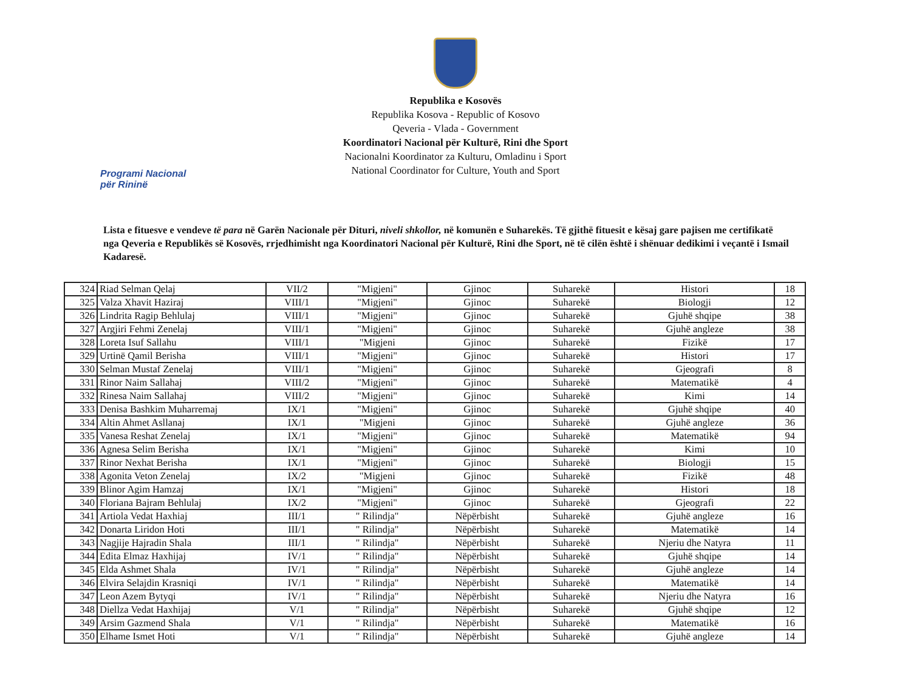Republika e Kosovës
Republika Kosova - Republic of Kosovo
Qeveria - Vlada - Government
Koordinatori Nacional për Kulturë, Rini dhe Sport
Nacionalni Koordinator za Kulturu, Omladinu i Sport
National Coordinator for Culture, Youth and Sport
Programi Nacional
për Rininë
Lista e fituesve e vendeve të para në Garën Nacionale për Dituri, niveli shkollor, në komunën e Suharekës. Të gjithë fituesit e kësaj gare pajisen me certifikatë nga Qeveria e Republikës së Kosovës, rrjedhimisht nga Koordinatori Nacional për Kulturë, Rini dhe Sport, në të cilën është i shënuar dedikimi i veçantë i Ismail Kadaresë.
| 324 | Riad Selman Qelaj | VII/2 | "Migjeni" | Gjinoc | Suharekë | Histori | 18 |
| 325 | Valza Xhavit Haziraj | VIII/1 | "Migjeni" | Gjinoc | Suharekë | Biologji | 12 |
| 326 | Lindrita Ragip Behlulaj | VIII/1 | "Migjeni" | Gjinoc | Suharekë | Gjuhë shqipe | 38 |
| 327 | Argjiri Fehmi Zenelaj | VIII/1 | "Migjeni" | Gjinoc | Suharekë | Gjuhë angleze | 38 |
| 328 | Loreta Isuf Sallahu | VIII/1 | "Migjeni | Gjinoc | Suharekë | Fizikë | 17 |
| 329 | Urtinë Qamil Berisha | VIII/1 | "Migjeni" | Gjinoc | Suharekë | Histori | 17 |
| 330 | Selman Mustaf Zenelaj | VIII/1 | "Migjeni" | Gjinoc | Suharekë | Gjeografi | 8 |
| 331 | Rinor Naim Sallahaj | VIII/2 | "Migjeni" | Gjinoc | Suharekë | Matematikë | 4 |
| 332 | Rinesa Naim Sallahaj | VIII/2 | "Migjeni" | Gjinoc | Suharekë | Kimi | 14 |
| 333 | Denisa Bashkim Muharremaj | IX/1 | "Migjeni" | Gjinoc | Suharekë | Gjuhë shqipe | 40 |
| 334 | Altin Ahmet Asllanaj | IX/1 | "Migjeni | Gjinoc | Suharekë | Gjuhë angleze | 36 |
| 335 | Vanesa Reshat Zenelaj | IX/1 | "Migjeni" | Gjinoc | Suharekë | Matematikë | 94 |
| 336 | Agnesa Selim Berisha | IX/1 | "Migjeni" | Gjinoc | Suharekë | Kimi | 10 |
| 337 | Rinor Nexhat Berisha | IX/1 | "Migjeni" | Gjinoc | Suharekë | Biologji | 15 |
| 338 | Agonita Veton Zenelaj | IX/2 | "Migjeni | Gjinoc | Suharekë | Fizikë | 48 |
| 339 | Blinor Agim Hamzaj | IX/1 | "Migjeni" | Gjinoc | Suharekë | Histori | 18 |
| 340 | Floriana Bajram Behlulaj | IX/2 | "Migjeni" | Gjinoc | Suharekë | Gjeografi | 22 |
| 341 | Artiola Vedat Haxhiaj | III/1 | " Rilindja" | Nëpërbisht | Suharekë | Gjuhë angleze | 16 |
| 342 | Donarta Liridon Hoti | III/1 | " Rilindja" | Nëpërbisht | Suharekë | Matematikë | 14 |
| 343 | Nagjije Hajradin Shala | III/1 | " Rilindja" | Nëpërbisht | Suharekë | Njeriu dhe Natyra | 11 |
| 344 | Edita Elmaz Haxhijaj | IV/1 | " Rilindja" | Nëpërbisht | Suharekë | Gjuhë shqipe | 14 |
| 345 | Elda Ashmet Shala | IV/1 | " Rilindja" | Nëpërbisht | Suharekë | Gjuhë angleze | 14 |
| 346 | Elvira Selajdin Krasniqi | IV/1 | " Rilindja" | Nëpërbisht | Suharekë | Matematikë | 14 |
| 347 | Leon Azem Bytyqi | IV/1 | " Rilindja" | Nëpërbisht | Suharekë | Njeriu dhe Natyra | 16 |
| 348 | Diellza Vedat Haxhijaj | V/1 | " Rilindja" | Nëpërbisht | Suharekë | Gjuhë shqipe | 12 |
| 349 | Arsim Gazmend Shala | V/1 | " Rilindja" | Nëpërbisht | Suharekë | Matematikë | 16 |
| 350 | Elhame Ismet Hoti | V/1 | " Rilindja" | Nëpërbisht | Suharekë | Gjuhë angleze | 14 |